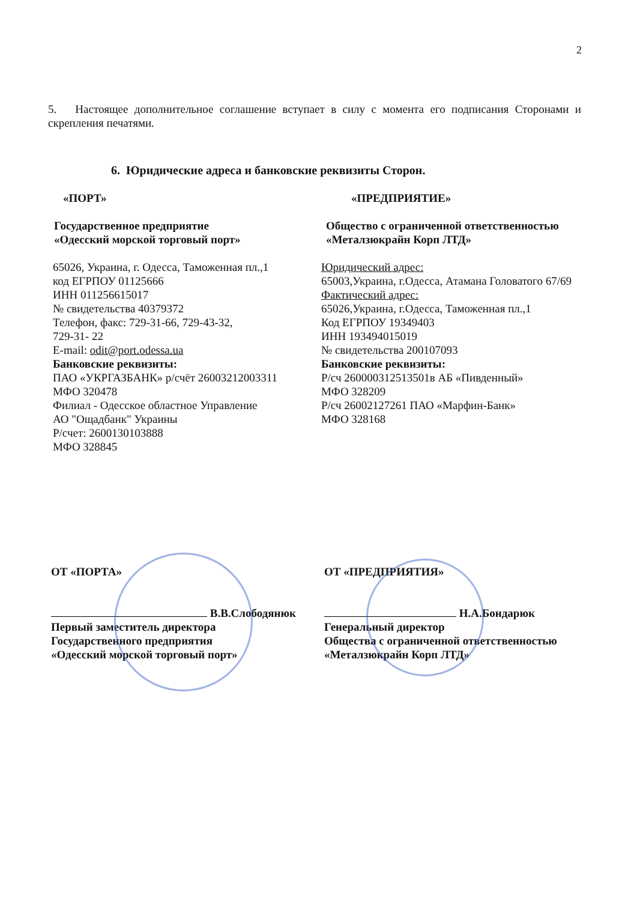2
5. Настоящее дополнительное соглашение вступает в силу с момента его подписания Сторонами и скрепления печатями.
6. Юридические адреса и банковские реквизиты Сторон.
«ПОРТ»
Государственное предприятие
«Одесский морской торговый порт»
65026, Украина, г. Одесса, Таможенная пл.,1
код ЕГРПОУ 01125666
ИНН 011256615017
№ свидетельства 40379372
Телефон, факс: 729-31-66, 729-43-32,
729-31- 22
E-mail: odit@port.odessa.ua
Банковские реквизиты:
ПАО «УКРГАЗБАНК» р/счёт 26003212003311
МФО 320478
Филиал - Одесское областное Управление
АО "Ощадбанк" Украины
Р/счет: 2600130103888
МФО 328845
«ПРЕДПРИЯТИЕ»
Общество с ограниченной ответственностью
«Металзюкрайн Корп ЛТД»
Юридический адрес:
65003,Украина, г.Одесса, Атамана Головатого 67/69
Фактический адрес:
65026,Украина, г.Одесса, Таможенная пл.,1
Код ЕГРПОУ 19349403
ИНН 193494015019
№ свидетельства 200107093
Банковские реквизиты:
Р/сч 260000312513501в АБ «Пивденный»
МФО 328209
Р/сч 26002127261 ПАО «Марфин-Банк»
МФО 328168
ОТ «ПОРТА»
В.В.Слободянюк
Первый заместитель директора
Государственного предприятия
«Одесский морской торговый порт»
ОТ «ПРЕДПРИЯТИЯ»
Н.А.Бондарюк
Генеральный директор
Общества с ограниченной ответственностью
«Металзюкрайн Корп ЛТД»